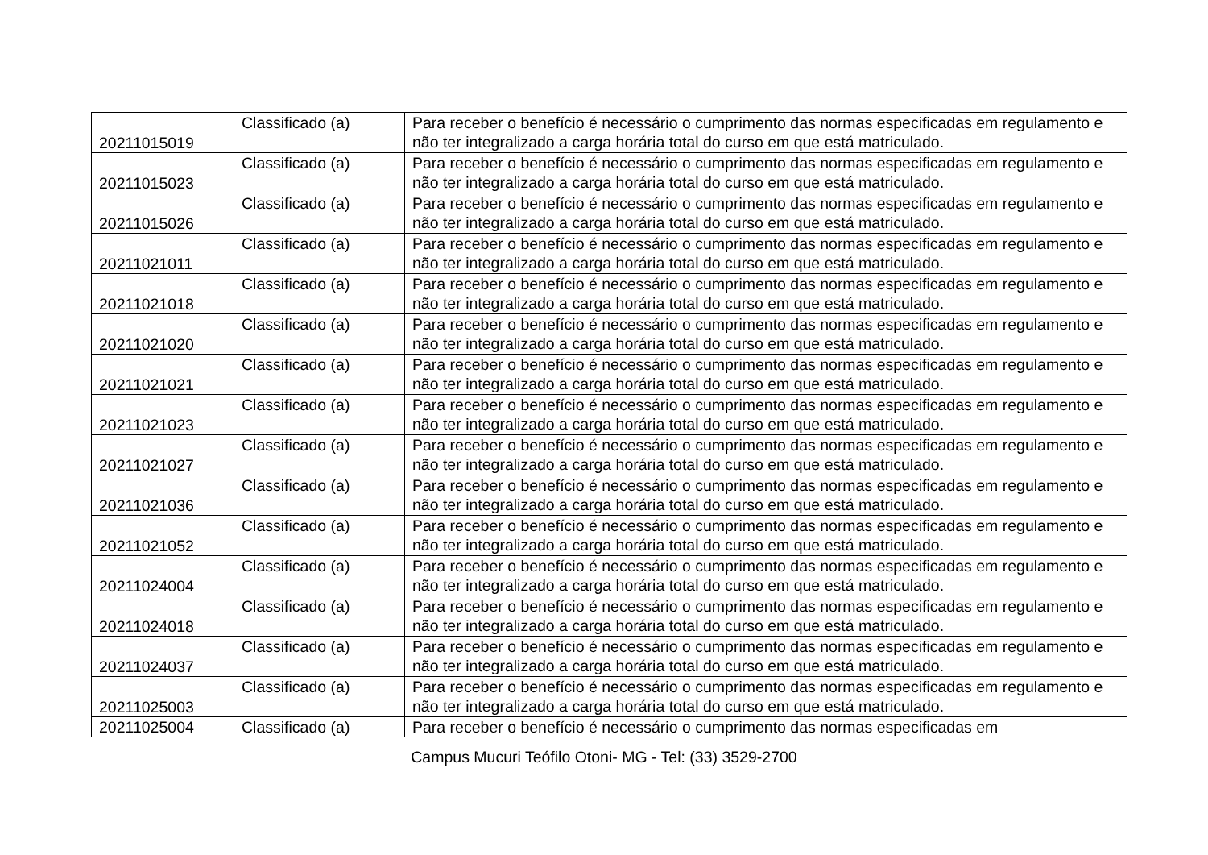| 20211015019 | Classificado (a) | Para receber o benefício é necessário o cumprimento das normas especificadas em regulamento e não ter integralizado a carga horária total do curso em que está matriculado. |
| 20211015023 | Classificado (a) | Para receber o benefício é necessário o cumprimento das normas especificadas em regulamento e não ter integralizado a carga horária total do curso em que está matriculado. |
| 20211015026 | Classificado (a) | Para receber o benefício é necessário o cumprimento das normas especificadas em regulamento e não ter integralizado a carga horária total do curso em que está matriculado. |
| 20211021011 | Classificado (a) | Para receber o benefício é necessário o cumprimento das normas especificadas em regulamento e não ter integralizado a carga horária total do curso em que está matriculado. |
| 20211021018 | Classificado (a) | Para receber o benefício é necessário o cumprimento das normas especificadas em regulamento e não ter integralizado a carga horária total do curso em que está matriculado. |
| 20211021020 | Classificado (a) | Para receber o benefício é necessário o cumprimento das normas especificadas em regulamento e não ter integralizado a carga horária total do curso em que está matriculado. |
| 20211021021 | Classificado (a) | Para receber o benefício é necessário o cumprimento das normas especificadas em regulamento e não ter integralizado a carga horária total do curso em que está matriculado. |
| 20211021023 | Classificado (a) | Para receber o benefício é necessário o cumprimento das normas especificadas em regulamento e não ter integralizado a carga horária total do curso em que está matriculado. |
| 20211021027 | Classificado (a) | Para receber o benefício é necessário o cumprimento das normas especificadas em regulamento e não ter integralizado a carga horária total do curso em que está matriculado. |
| 20211021036 | Classificado (a) | Para receber o benefício é necessário o cumprimento das normas especificadas em regulamento e não ter integralizado a carga horária total do curso em que está matriculado. |
| 20211021052 | Classificado (a) | Para receber o benefício é necessário o cumprimento das normas especificadas em regulamento e não ter integralizado a carga horária total do curso em que está matriculado. |
| 20211024004 | Classificado (a) | Para receber o benefício é necessário o cumprimento das normas especificadas em regulamento e não ter integralizado a carga horária total do curso em que está matriculado. |
| 20211024018 | Classificado (a) | Para receber o benefício é necessário o cumprimento das normas especificadas em regulamento e não ter integralizado a carga horária total do curso em que está matriculado. |
| 20211024037 | Classificado (a) | Para receber o benefício é necessário o cumprimento das normas especificadas em regulamento e não ter integralizado a carga horária total do curso em que está matriculado. |
| 20211025003 | Classificado (a) | Para receber o benefício é necessário o cumprimento das normas especificadas em regulamento e não ter integralizado a carga horária total do curso em que está matriculado. |
| 20211025004 | Classificado (a) | Para receber o benefício é necessário o cumprimento das normas especificadas em |
Campus Mucuri Teófilo Otoni- MG - Tel: (33) 3529-2700